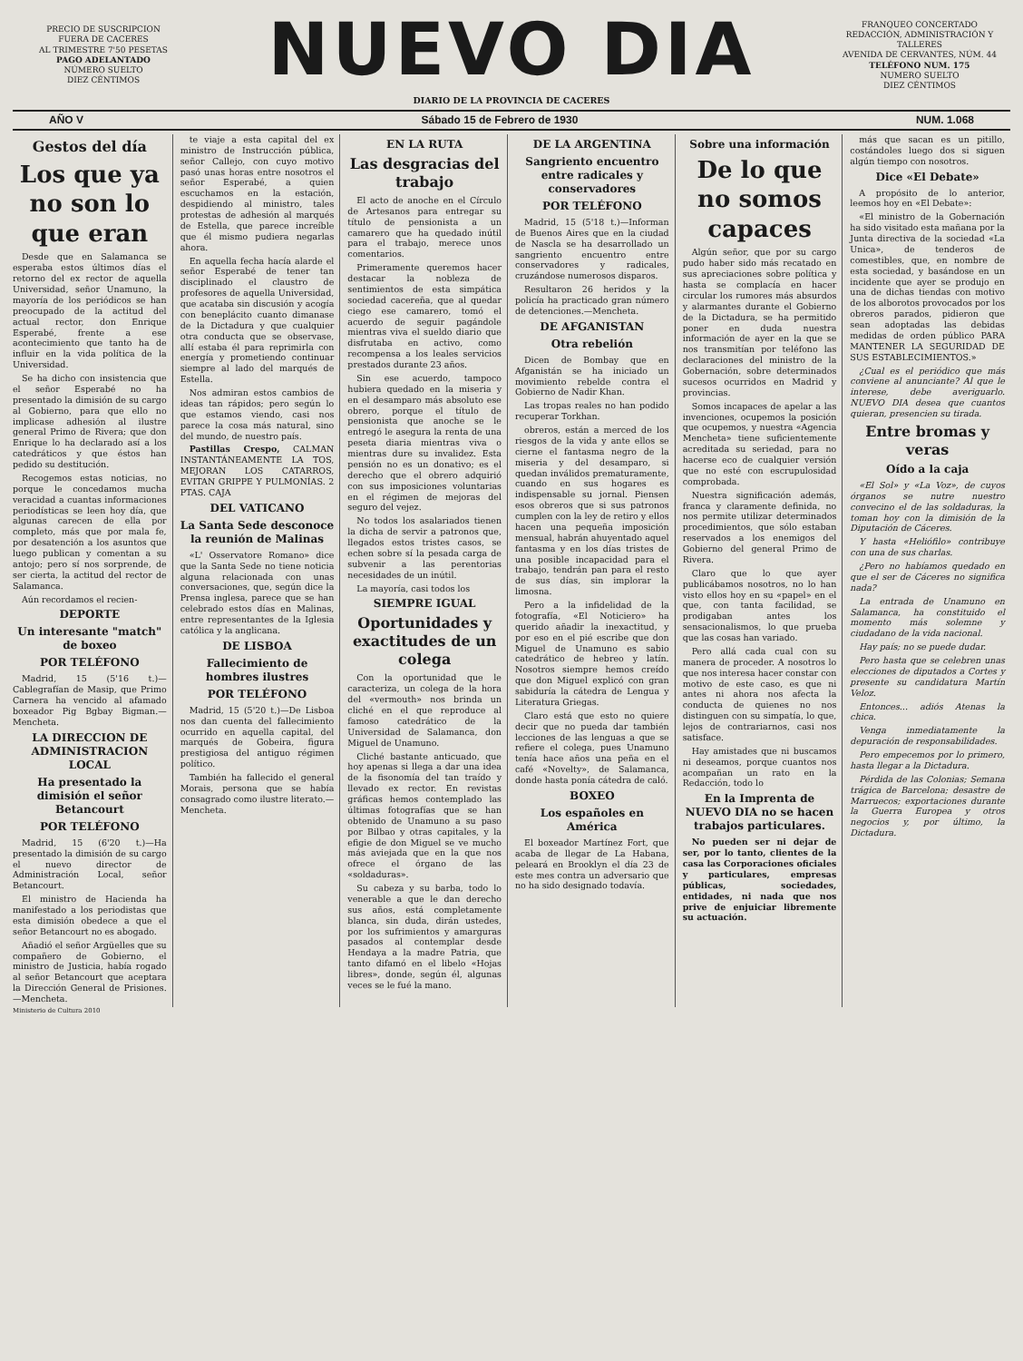PRECIO DE SUSCRIPCION
FUERA DE CACERES
AL TRIMESTRE 7'50 PESETAS
PAGO ADELANTADO
NÚMERO SUELTO
DIEZ CÉNTIMOS
NUEVO DIA
DIARIO DE LA PROVINCIA DE CACERES
FRANQUEO CONCERTADO
REDACCIÓN, ADMINISTRACIÓN Y TALLERES
AVENIDA DE CERVANTES, NÚM. 44
TELÉFONO NUM. 175
NUMERO SUELTO
DIEZ CÉNTIMOS
AÑO V Sábado 15 de Febrero de 1930 NUM. 1.068
Gestos del día
Los que ya no son lo que eran
Desde que en Salamanca se esperaba estos últimos días el retorno del ex rector de aquella Universidad, señor Unamuno, la mayoría de los periódicos se han preocupado de la actitud del actual rector, don Enrique Esperabé, frente a ese acontecimiento que tanto ha de influir en la vida política de la Universidad.
Se ha dicho con insistencia que el señor Esperabé no ha presentado la dimisión de su cargo al Gobierno, para que ello no implicase adhesión al ilustre general Primo de Rivera; que don Enrique lo ha declarado así a los catedráticos y que éstos han pedido su destitución.
Recogemos estas noticias, no porque le concedamos mucha veracidad a cuantas informaciones periodísticas se leen hoy día, que algunas carecen de ella por completo, más que por mala fe, por desatención a los asuntos que luego publican y comentan a su antojo; pero sí nos sorprende, de ser cierta, la actitud del rector de Salamanca.
Aún recordamos el recien-
DEPORTE
Un interesante "match" de boxeo
POR TELÉFONO
Madrid, 15 (5'16 t.)—Cablegrafían de Masip, que Primo Carnera ha vencido al afamado boxeador Pig Bgbay Bigman.—Mencheta.
LA DIRECCION DE ADMINISTRACION LOCAL
Ha presentado la dimisión el señor Betancourt
POR TELÉFONO
Madrid, 15 (6'20 t.)—Ha presentado la dimisión de su cargo el nuevo director de Administración Local, señor Betancourt.
El ministro de Hacienda ha manifestado a los periodistas que esta dimisión obedece a que el señor Betancourt no es abogado.
Añadió el señor Argüelles que su compañero de Gobierno, el ministro de Justicia, había rogado al señor Betancourt que aceptara la Dirección General de Prisiones.—Mencheta.
te viaje a esta capital del ex ministro de Instrucción pública, señor Callejo, con cuyo motivo pasó unas horas entre nosotros el señor Esperabé, a quien escuchamos en la estación, despidiendo al ministro, tales protestas de adhesión al marqués de Estella, que parece increíble que él mismo pudiera negarlas ahora.
En aquella fecha hacía alarde el señor Esperabé de tener tan disciplinado el claustro de profesores de aquella Universidad, que acataba sin discusión y acogía con beneplácito cuanto dimanase de la Dictadura y que cualquier otra conducta que se observase, allí estaba él para reprimirla con energía y prometiendo continuar siempre al lado del marqués de Estella.
Nos admiran estos cambios de ideas tan rápidos; pero según lo que estamos viendo, casi nos parece la cosa más natural, sino del mundo, de nuestro país.
Pastillas Crespo, CALMAN INSTANTÁNEAMENTE LA TOS, MEJORAN LOS CATARROS, EVITAN GRIPPE Y PULMONÍAS. 2 PTAS. CAJA
DEL VATICANO
La Santa Sede desconoce la reunión de Malinas
«L' Osservatore Romano» dice que la Santa Sede no tiene noticia alguna relacionada con unas conversaciones, que, según dice la Prensa inglesa, parece que se han celebrado estos días en Malinas, entre representantes de la Iglesia católica y la anglicana.
DE LISBOA
Fallecimiento de hombres ilustres
POR TELÉFONO
Madrid, 15 (5'20 t.)—De Lisboa nos dan cuenta del fallecimiento ocurrido en aquella capital, del marqués de Gobeira, figura prestigiosa del antiguo régimen político.
También ha fallecido el general Morais, persona que se había consagrado como ilustre literato.—Mencheta.
EN LA RUTA
Las desgracias del trabajo
El acto de anoche en el Círculo de Artesanos para entregar su título de pensionista a un camarero que ha quedado inútil para el trabajo, merece unos comentarios.
Primeramente queremos hacer destacar la nobleza de sentimientos de esta simpática sociedad cacereña, que al quedar ciego ese camarero, tomó el acuerdo de seguir pagándole mientras viva el sueldo diario que disfrutaba en activo, como recompensa a los leales servicios prestados durante 23 años.
Sin ese acuerdo, tampoco hubiera quedado en la miseria y en el desamparo más absoluto ese obrero, porque el título de pensionista que anoche se le entregó le asegura la renta de una peseta diaria mientras viva o mientras dure su invalidez. Esta pensión no es un donativo; es el derecho que el obrero adquirió con sus imposiciones voluntarias en el régimen de mejoras del seguro del vejez.
No todos los asalariados tienen la dicha de servir a patronos que, llegados estos tristes casos, se echen sobre sí la pesada carga de subvenir a las perentorias necesidades de un inútil.
La mayoría, casi todos los
SIEMPRE IGUAL
Oportunidades y exactitudes de un colega
Con la oportunidad que le caracteriza, un colega de la hora del «vermouth» nos brinda un cliché en el que reproduce al famoso catedrático de la Universidad de Salamanca, don Miguel de Unamuno.
Cliché bastante anticuado, que hoy apenas si llega a dar una idea de la fisonomía del tan traído y llevado ex rector. En revistas gráficas hemos contemplado las últimas fotografías que se han obtenido de Unamuno a su paso por Bilbao y otras capitales, y la efigie de don Miguel se ve mucho más aviejada que en la que nos ofrece el órgano de las «soldaduras».
Su cabeza y su barba, todo lo venerable a que le dan derecho sus años, está completamente blanca, sin duda, dirán ustedes, por los sufrimientos y amarguras pasados al contemplar desde Hendaya a la madre Patria, que tanto difamó en el libelo «Hojas libres», donde, según él, algunas veces se le fué la mano.
DE LA ARGENTINA
Sangriento encuentro entre radicales y conservadores
POR TELÉFONO
Madrid, 15 (5'18 t.)—Informan de Buenos Aires que en la ciudad de Nascla se ha desarrollado un sangriento encuentro entre conservadores y radicales, cruzándose numerosos disparos.
Resultaron 26 heridos y la policía ha practicado gran número de detenciones.—Mencheta.
DE AFGANISTAN
Otra rebelión
Dicen de Bombay que en Afganistán se ha iniciado un movimiento rebelde contra el Gobierno de Nadir Khan.
Las tropas reales no han podido recuperar Torkhan.
obreros, están a merced de los riesgos de la vida y ante ellos se cierne el fantasma negro de la miseria y del desamparo, si quedan inválidos prematuramente, cuando en sus hogares es indispensable su jornal. Piensen esos obreros que si sus patronos cumplen con la ley de retiro y ellos hacen una pequeña imposición mensual, habrán ahuyentado aquel fantasma y en los días tristes de una posible incapacidad para el trabajo, tendrán pan para el resto de sus días, sin implorar la limosna.
Pero a la infidelidad de la fotografía, «El Noticiero» ha querido añadir la inexactitud, y por eso en el pié escribe que don Miguel de Unamuno es sabio catedrático de hebreo y latín. Nosotros siempre hemos creído que don Miguel explicó con gran sabiduría la cátedra de Lengua y Literatura Griegas.
Claro está que esto no quiere decir que no pueda dar también lecciones de las lenguas a que se refiere el colega, pues Unamuno tenía hace años una peña en el café «Novelty», de Salamanca, donde hasta ponía cátedra de caló.
BOXEO
Los españoles en América
El boxeador Martínez Fort, que acaba de llegar de La Habana, peleará en Brooklyn el día 23 de este mes contra un adversario que no ha sido designado todavía.
Sobre una información
De lo que no somos capaces
Algún señor, que por su cargo pudo haber sido más recatado en sus apreciaciones sobre política y hasta se complacía en hacer circular los rumores más absurdos y alarmantes durante el Gobierno de la Dictadura, se ha permitido poner en duda nuestra información de ayer en la que se nos transmitían por teléfono las declaraciones del ministro de la Gobernación, sobre determinados sucesos ocurridos en Madrid y provincias.
Somos incapaces de apelar a las invenciones, ocupemos la posición que ocupemos, y nuestra «Agencia Mencheta» tiene suficientemente acreditada su seriedad, para no hacerse eco de cualquier versión que no esté con escrupulosidad comprobada.
Nuestra significación además, franca y claramente definida, no nos permite utilizar determinados procedimientos, que sólo estaban reservados a los enemigos del Gobierno del general Primo de Rivera.
Claro que lo que ayer publicábamos nosotros, no lo han visto ellos hoy en su «papel» en el que, con tanta facilidad, se prodigaban antes los sensacionalismos, lo que prueba que las cosas han variado.
Pero allá cada cual con su manera de proceder. A nosotros lo que nos interesa hacer constar con motivo de este caso, es que ni antes ni ahora nos afecta la conducta de quienes no nos distinguen con su simpatía, lo que, lejos de contrariarnos, casi nos satisface.
Hay amistades que ni buscamos ni deseamos, porque cuantos nos acompañan un rato en la Redacción, todo lo
En la Imprenta de NUEVO DIA no se hacen trabajos particulares.
No pueden ser ni dejar de ser, por lo tanto, clientes de la casa las Corporaciones oficiales y particulares, empresas públicas, sociedades, entidades, ni nada que nos prive de enjuiciar libremente su actuación.
más que sacan es un pitillo, costándoles luego dos si siguen algún tiempo con nosotros.
Dice «El Debate»
A propósito de lo anterior, leemos hoy en «El Debate»:
«El ministro de la Gobernación ha sido visitado esta mañana por la Junta directiva de la sociedad «La Unica», de tenderos de comestibles, que, en nombre de esta sociedad, y basándose en un incidente que ayer se produjo en una de dichas tiendas con motivo de los alborotos provocados por los obreros parados, pidieron que sean adoptadas las debidas medidas de orden público PARA MANTENER LA SEGURIDAD DE SUS ESTABLECIMIENTOS.»
¿Cual es el periódico que más conviene al anunciante? Al que le interese, debe averiguarlo. NUEVO DIA desea que cuantos quieran, presencien su tirada.
Entre bromas y veras
Oído a la caja
«El Sol» y «La Voz», de cuyos órganos se nutre nuestro convecino el de las soldaduras, la toman hoy con la dimisión de la Diputación de Cáceres.
Y hasta «Heliófilo» contribuye con una de sus charlas.
¿Pero no habíamos quedado en que el ser de Cáceres no significa nada?
La entrada de Unamuno en Salamanca, ha constituido el momento más solemne y ciudadano de la vida nacional.
Hay país; no se puede dudar.
Pero hasta que se celebren unas elecciones de diputados a Cortes y presente su candidatura Martín Veloz.
Entonces... adiós Atenas la chica.
Venga inmediatamente la depuración de responsabilidades.
Pero empecemos por lo primero, hasta llegar a la Dictadura.
Pérdida de las Colonias; Semana trágica de Barcelona; desastre de Marruecos; exportaciones durante la Guerra Europea y otros negocios y, por último, la Dictadura.
Ministerio de Cultura 2010